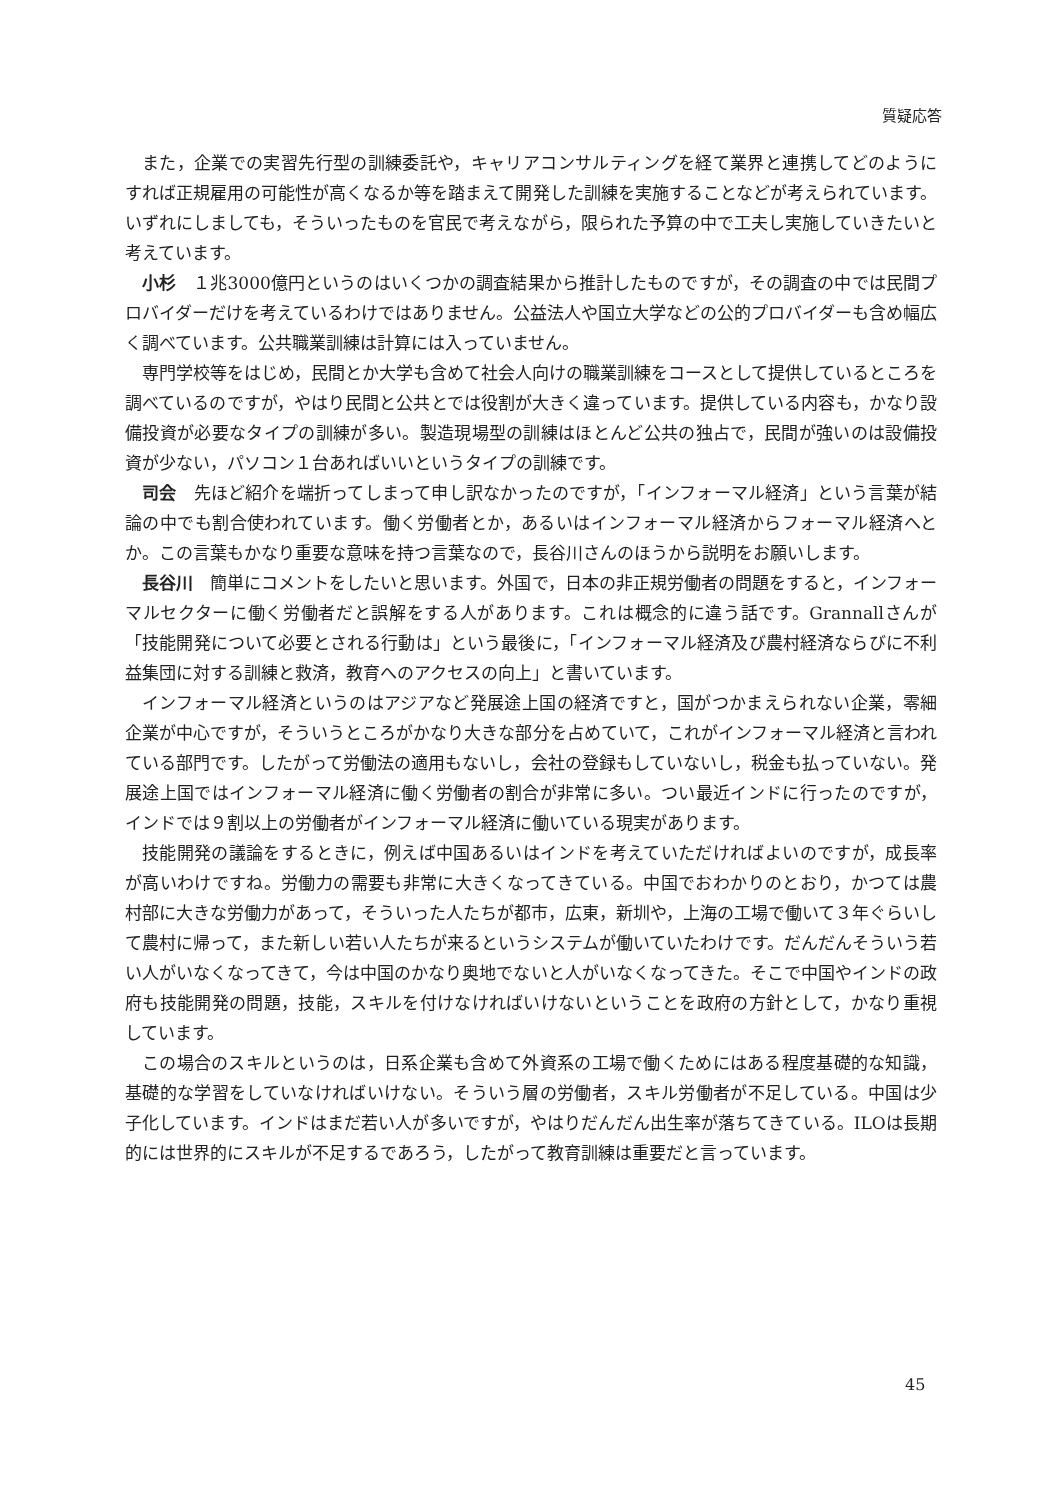質疑応答
また，企業での実習先行型の訓練委託や，キャリアコンサルティングを経て業界と連携してどのようにすれば正規雇用の可能性が高くなるか等を踏まえて開発した訓練を実施することなどが考えられています。いずれにしましても，そういったものを官民で考えながら，限られた予算の中で工夫し実施していきたいと考えています。
小杉　１兆3000億円というのはいくつかの調査結果から推計したものですが，その調査の中では民間プロバイダーだけを考えているわけではありません。公益法人や国立大学などの公的プロバイダーも含め幅広く調べています。公共職業訓練は計算には入っていません。
専門学校等をはじめ，民間とか大学も含めて社会人向けの職業訓練をコースとして提供しているところを調べているのですが，やはり民間と公共とでは役割が大きく違っています。提供している内容も，かなり設備投資が必要なタイプの訓練が多い。製造現場型の訓練はほとんど公共の独占で，民間が強いのは設備投資が少ない，パソコン１台あればいいというタイプの訓練です。
司会　先ほど紹介を端折ってしまって申し訳なかったのですが，「インフォーマル経済」という言葉が結論の中でも割合使われています。働く労働者とか，あるいはインフォーマル経済からフォーマル経済へとか。この言葉もかなり重要な意味を持つ言葉なので，長谷川さんのほうから説明をお願いします。
長谷川　簡単にコメントをしたいと思います。外国で，日本の非正規労働者の問題をすると，インフォーマルセクターに働く労働者だと誤解をする人があります。これは概念的に違う話です。Grannallさんが「技能開発について必要とされる行動は」という最後に，「インフォーマル経済及び農村経済ならびに不利益集団に対する訓練と救済，教育へのアクセスの向上」と書いています。
インフォーマル経済というのはアジアなど発展途上国の経済ですと，国がつかまえられない企業，零細企業が中心ですが，そういうところがかなり大きな部分を占めていて，これがインフォーマル経済と言われている部門です。したがって労働法の適用もないし，会社の登録もしていないし，税金も払っていない。発展途上国ではインフォーマル経済に働く労働者の割合が非常に多い。つい最近インドに行ったのですが，インドでは９割以上の労働者がインフォーマル経済に働いている現実があります。
技能開発の議論をするときに，例えば中国あるいはインドを考えていただければよいのですが，成長率が高いわけですね。労働力の需要も非常に大きくなってきている。中国でおわかりのとおり，かつては農村部に大きな労働力があって，そういった人たちが都市，広東，新圳や，上海の工場で働いて３年ぐらいして農村に帰って，また新しい若い人たちが来るというシステムが働いていたわけです。だんだんそういう若い人がいなくなってきて，今は中国のかなり奥地でないと人がいなくなってきた。そこで中国やインドの政府も技能開発の問題，技能，スキルを付けなければいけないということを政府の方針として，かなり重視しています。
この場合のスキルというのは，日系企業も含めて外資系の工場で働くためにはある程度基礎的な知識，基礎的な学習をしていなければいけない。そういう層の労働者，スキル労働者が不足している。中国は少子化しています。インドはまだ若い人が多いですが，やはりだんだん出生率が落ちてきている。ILOは長期的には世界的にスキルが不足するであろう，したがって教育訓練は重要だと言っています。
45